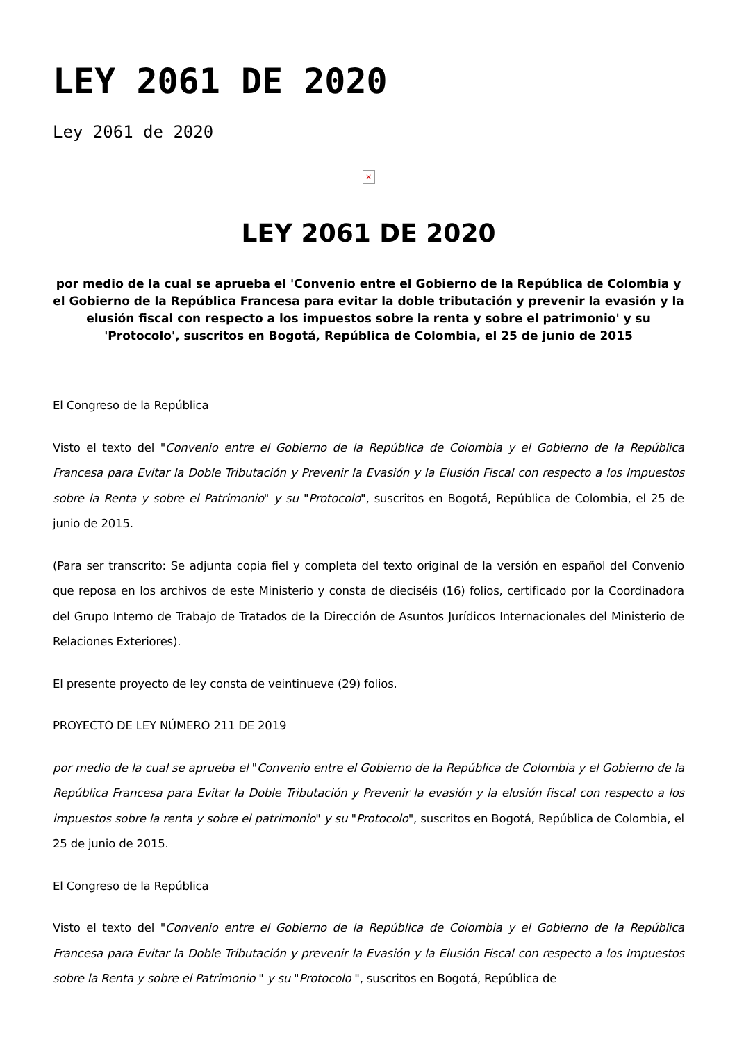LEY 2061 DE 2020
Ley 2061 de 2020
×
LEY 2061 DE 2020
por medio de la cual se aprueba el 'Convenio entre el Gobierno de la República de Colombia y el Gobierno de la República Francesa para evitar la doble tributación y prevenir la evasión y la elusión fiscal con respecto a los impuestos sobre la renta y sobre el patrimonio' y su 'Protocolo', suscritos en Bogotá, República de Colombia, el 25 de junio de 2015
El Congreso de la República
Visto el texto del "Convenio entre el Gobierno de la República de Colombia y el Gobierno de la República Francesa para Evitar la Doble Tributación y Prevenir la Evasión y la Elusión Fiscal con respecto a los Impuestos sobre la Renta y sobre el Patrimonio" y su "Protocolo", suscritos en Bogotá, República de Colombia, el 25 de junio de 2015.
(Para ser transcrito: Se adjunta copia fiel y completa del texto original de la versión en español del Convenio que reposa en los archivos de este Ministerio y consta de dieciséis (16) folios, certificado por la Coordinadora del Grupo Interno de Trabajo de Tratados de la Dirección de Asuntos Jurídicos Internacionales del Ministerio de Relaciones Exteriores).
El presente proyecto de ley consta de veintinueve (29) folios.
PROYECTO DE LEY NÚMERO 211 DE 2019
por medio de la cual se aprueba el "Convenio entre el Gobierno de la República de Colombia y el Gobierno de la República Francesa para Evitar la Doble Tributación y Prevenir la evasión y la elusión fiscal con respecto a los impuestos sobre la renta y sobre el patrimonio" y su "Protocolo", suscritos en Bogotá, República de Colombia, el 25 de junio de 2015.
El Congreso de la República
Visto el texto del "Convenio entre el Gobierno de la República de Colombia y el Gobierno de la República Francesa para Evitar la Doble Tributación y prevenir la Evasión y la Elusión Fiscal con respecto a los Impuestos sobre la Renta y sobre el Patrimonio " y su "Protocolo ", suscritos en Bogotá, República de